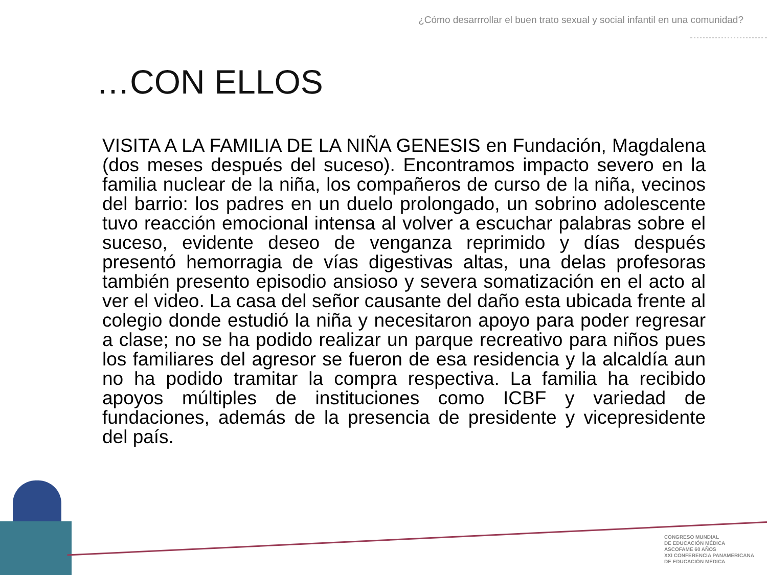¿Cómo desarrrollar el buen trato sexual y social infantil en una comunidad?
…CON ELLOS
VISITA A LA FAMILIA DE LA NIÑA GENESIS en Fundación, Magdalena (dos meses después del suceso). Encontramos impacto severo en la familia nuclear de la niña, los compañeros de curso de la niña, vecinos del barrio: los padres en un duelo prolongado, un sobrino adolescente tuvo reacción emocional intensa al volver a escuchar palabras sobre el suceso, evidente deseo de venganza reprimido y días después presentó hemorragia de vías digestivas altas, una delas profesoras también presento episodio ansioso y severa somatización en el acto al ver el video. La casa del señor causante del daño esta ubicada frente al colegio donde estudió la niña y necesitaron apoyo para poder regresar a clase; no se ha podido realizar un parque recreativo para niños pues los familiares del agresor se fueron de esa residencia y la alcaldía aun no ha podido tramitar la compra respectiva. La familia ha recibido apoyos múltiples de instituciones como ICBF y variedad de fundaciones, además de la presencia de presidente y vicepresidente del país.
CONGRESO MUNDIAL
DE EDUCACIÓN MÉDICA
ASCOFAME 60 AÑOS
XXI CONFERENCIA PANAMERICANA
DE EDUCACIÓN MÉDICA